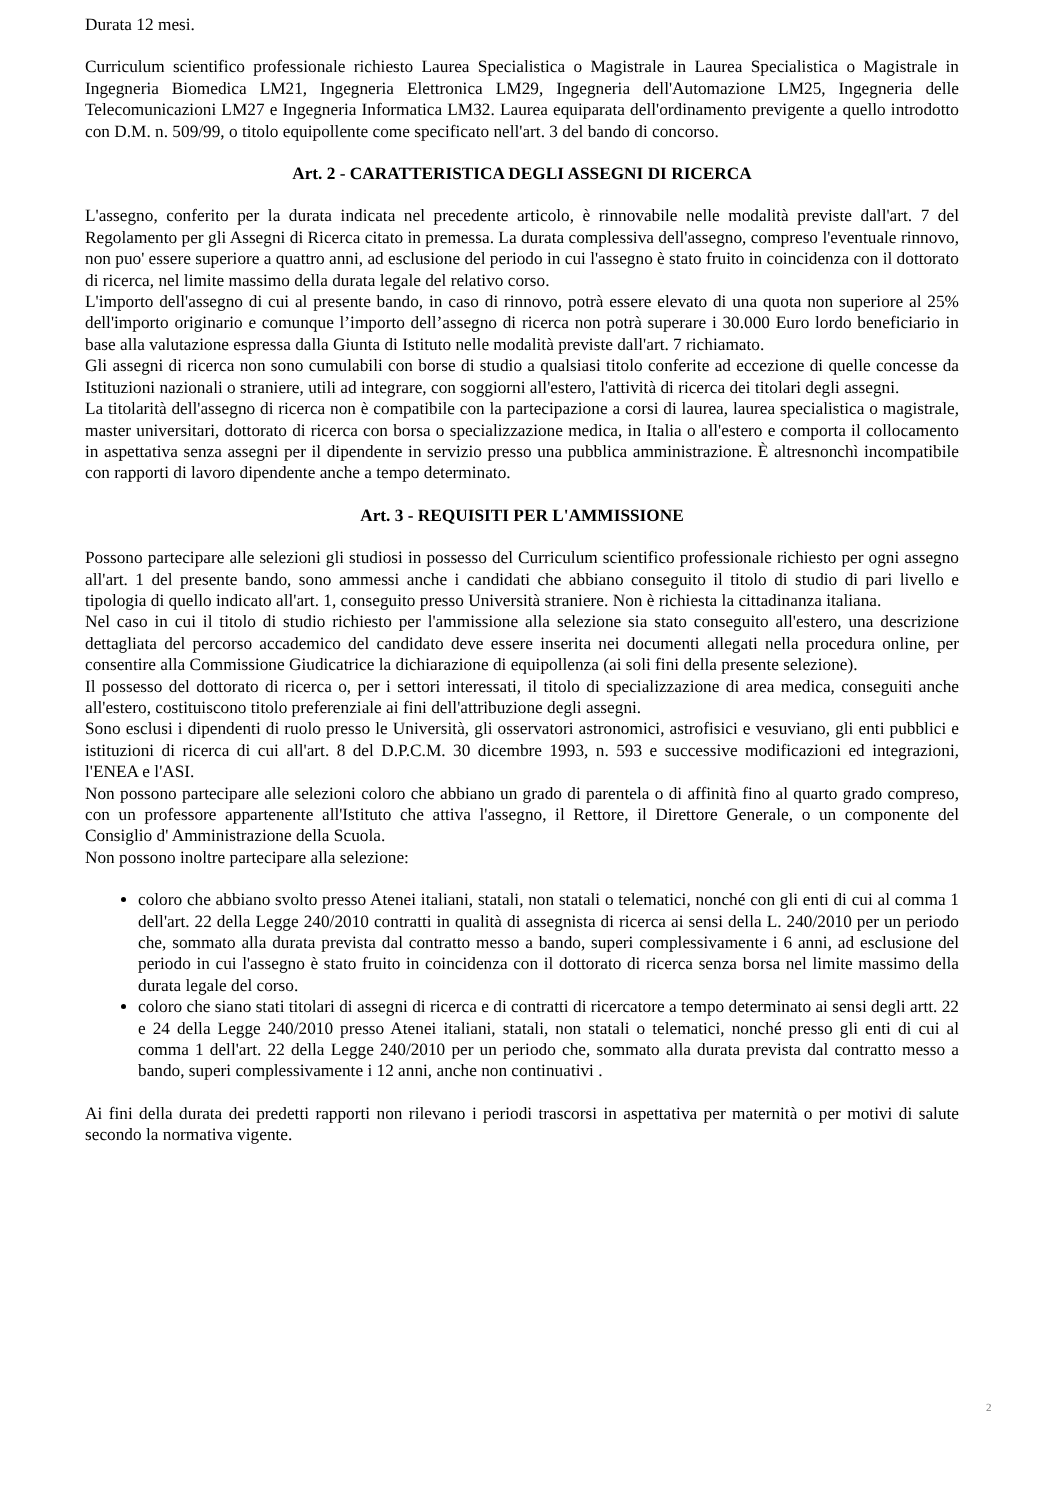Durata 12 mesi.
Curriculum scientifico professionale richiesto Laurea Specialistica o Magistrale in Laurea Specialistica o Magistrale in Ingegneria Biomedica LM21, Ingegneria Elettronica LM29, Ingegneria dell'Automazione LM25, Ingegneria delle Telecomunicazioni LM27 e Ingegneria Informatica LM32. Laurea equiparata dell'ordinamento previgente a quello introdotto con D.M. n. 509/99, o titolo equipollente come specificato nell'art. 3 del bando di concorso.
Art. 2 - CARATTERISTICA DEGLI ASSEGNI DI RICERCA
L'assegno, conferito per la durata indicata nel precedente articolo, è rinnovabile nelle modalità previste dall'art. 7 del Regolamento per gli Assegni di Ricerca citato in premessa. La durata complessiva dell'assegno, compreso l'eventuale rinnovo, non puo' essere superiore a quattro anni, ad esclusione del periodo in cui l'assegno è stato fruito in coincidenza con il dottorato di ricerca, nel limite massimo della durata legale del relativo corso.
L'importo dell'assegno di cui al presente bando, in caso di rinnovo, potrà essere elevato di una quota non superiore al 25% dell'importo originario e comunque l’importo dell’assegno di ricerca non potrà superare i 30.000 Euro lordo beneficiario in base alla valutazione espressa dalla Giunta di Istituto nelle modalità previste dall'art. 7 richiamato.
Gli assegni di ricerca non sono cumulabili con borse di studio a qualsiasi titolo conferite ad eccezione di quelle concesse da Istituzioni nazionali o straniere, utili ad integrare, con soggiorni all'estero, l'attività di ricerca dei titolari degli assegni.
La titolarità dell'assegno di ricerca non è compatibile con la partecipazione a corsi di laurea, laurea specialistica o magistrale, master universitari, dottorato di ricerca con borsa o specializzazione medica, in Italia o all'estero e comporta il collocamento in aspettativa senza assegni per il dipendente in servizio presso una pubblica amministrazione. È altresnonchì incompatibile con rapporti di lavoro dipendente anche a tempo determinato.
Art. 3 - REQUISITI PER L'AMMISSIONE
Possono partecipare alle selezioni gli studiosi in possesso del Curriculum scientifico professionale richiesto per ogni assegno all'art. 1 del presente bando, sono ammessi anche i candidati che abbiano conseguito il titolo di studio di pari livello e tipologia di quello indicato all'art. 1, conseguito presso Università straniere. Non è richiesta la cittadinanza italiana.
Nel caso in cui il titolo di studio richiesto per l'ammissione alla selezione sia stato conseguito all'estero, una descrizione dettagliata del percorso accademico del candidato deve essere inserita nei documenti allegati nella procedura online, per consentire alla Commissione Giudicatrice la dichiarazione di equipollenza (ai soli fini della presente selezione).
Il possesso del dottorato di ricerca o, per i settori interessati, il titolo di specializzazione di area medica, conseguiti anche all'estero, costituiscono titolo preferenziale ai fini dell'attribuzione degli assegni.
Sono esclusi i dipendenti di ruolo presso le Università, gli osservatori astronomici, astrofisici e vesuviano, gli enti pubblici e istituzioni di ricerca di cui all'art. 8 del D.P.C.M. 30 dicembre 1993, n. 593 e successive modificazioni ed integrazioni, l'ENEA e l'ASI.
Non possono partecipare alle selezioni coloro che abbiano un grado di parentela o di affinità fino al quarto grado compreso, con un professore appartenente all'Istituto che attiva l'assegno, il Rettore, il Direttore Generale, o un componente del Consiglio d' Amministrazione della Scuola.
Non possono inoltre partecipare alla selezione:
coloro che abbiano svolto presso Atenei italiani, statali, non statali o telematici, nonché con gli enti di cui al comma 1 dell'art. 22 della Legge 240/2010 contratti in qualità di assegnista di ricerca ai sensi della L. 240/2010 per un periodo che, sommato alla durata prevista dal contratto messo a bando, superi complessivamente i 6 anni, ad esclusione del periodo in cui l'assegno è stato fruito in coincidenza con il dottorato di ricerca senza borsa nel limite massimo della durata legale del corso.
coloro che siano stati titolari di assegni di ricerca e di contratti di ricercatore a tempo determinato ai sensi degli artt. 22 e 24 della Legge 240/2010 presso Atenei italiani, statali, non statali o telematici, nonché presso gli enti di cui al comma 1 dell'art. 22 della Legge 240/2010 per un periodo che, sommato alla durata prevista dal contratto messo a bando, superi complessivamente i 12 anni, anche non continuativi .
Ai fini della durata dei predetti rapporti non rilevano i periodi trascorsi in aspettativa per maternità o per motivi di salute secondo la normativa vigente.
2